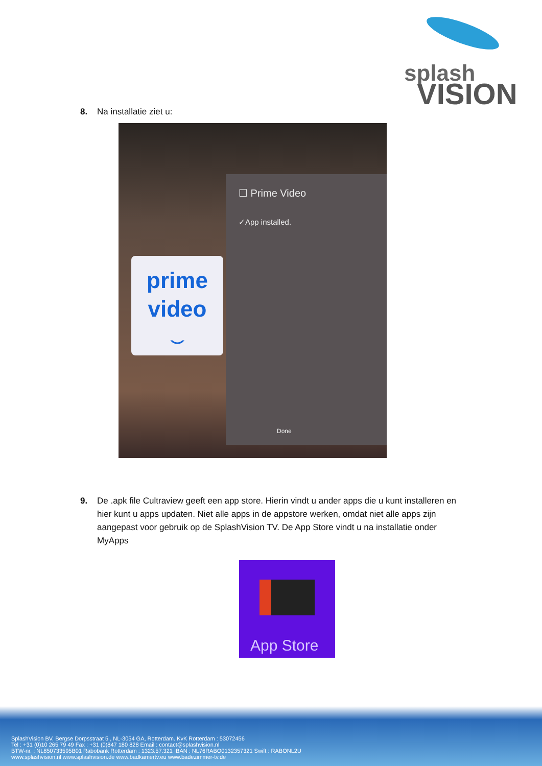splash
VISION
8. Na installatie ziet u:
prime
video
⌣
☐ Prime Video
✓App installed.
Done
9. De .apk file Cultraview geeft een app store. Hierin vindt u ander apps die u kunt installeren en hier kunt u apps updaten. Niet alle apps in de appstore werken, omdat niet alle apps zijn aangepast voor gebruik op de SplashVision TV. De App Store vindt u na installatie onder MyApps
App Store
SplashVision BV, Bergse Dorpsstraat 5 , NL-3054 GA, Rotterdam. KvK Rotterdam : 53072456
Tel : +31 (0)10 265 79 49 Fax : +31 (0)847 180 828 Email : contact@splashvision.nl
BTW-nr. : NL850733595B01 Rabobank Rotterdam : 1323.57.321 IBAN : NL76RABO0132357321 Swift : RABONL2U
www.splashvision.nl www.splashvision.de www.badkamertv.eu www.badezimmer-tv.de